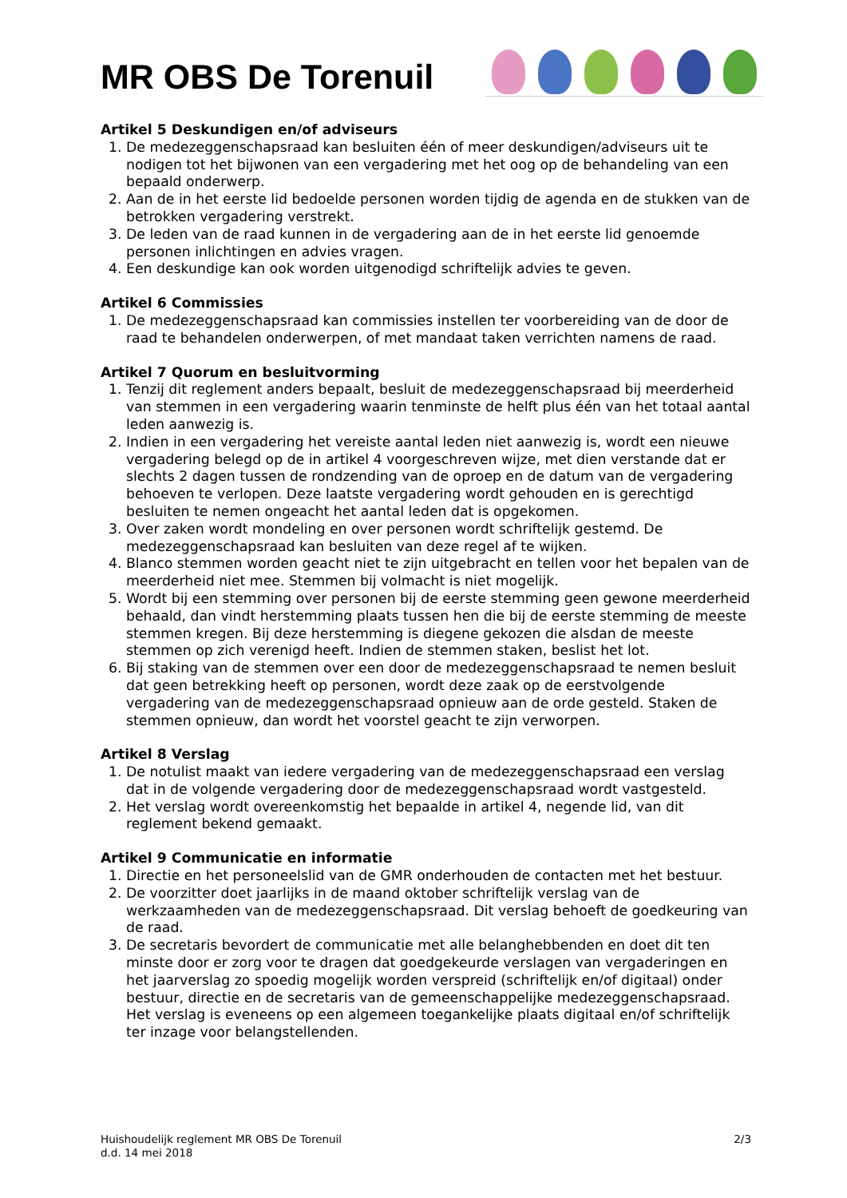MR OBS De Torenuil
Artikel 5 Deskundigen en/of adviseurs
1. De medezeggenschapsraad kan besluiten één of meer deskundigen/adviseurs uit te nodigen tot het bijwonen van een vergadering met het oog op de behandeling van een bepaald onderwerp.
2. Aan de in het eerste lid bedoelde personen worden tijdig de agenda en de stukken van de betrokken vergadering verstrekt.
3. De leden van de raad kunnen in de vergadering aan de in het eerste lid genoemde personen inlichtingen en advies vragen.
4. Een deskundige kan ook worden uitgenodigd schriftelijk advies te geven.
Artikel 6 Commissies
1. De medezeggenschapsraad kan commissies instellen ter voorbereiding van de door de raad te behandelen onderwerpen, of met mandaat taken verrichten namens de raad.
Artikel 7 Quorum en besluitvorming
1. Tenzij dit reglement anders bepaalt, besluit de medezeggenschapsraad bij meerderheid van stemmen in een vergadering waarin tenminste de helft plus één van het totaal aantal leden aanwezig is.
2. Indien in een vergadering het vereiste aantal leden niet aanwezig is, wordt een nieuwe vergadering belegd op de in artikel 4 voorgeschreven wijze, met dien verstande dat er slechts 2 dagen tussen de rondzending van de oproep en de datum van de vergadering behoeven te verlopen. Deze laatste vergadering wordt gehouden en is gerechtigd besluiten te nemen ongeacht het aantal leden dat is opgekomen.
3. Over zaken wordt mondeling en over personen wordt schriftelijk gestemd. De medezeggenschapsraad kan besluiten van deze regel af te wijken.
4. Blanco stemmen worden geacht niet te zijn uitgebracht en tellen voor het bepalen van de meerderheid niet mee. Stemmen bij volmacht is niet mogelijk.
5. Wordt bij een stemming over personen bij de eerste stemming geen gewone meerderheid behaald, dan vindt herstemming plaats tussen hen die bij de eerste stemming de meeste stemmen kregen. Bij deze herstemming is diegene gekozen die alsdan de meeste stemmen op zich verenigd heeft. Indien de stemmen staken, beslist het lot.
6. Bij staking van de stemmen over een door de medezeggenschapsraad te nemen besluit dat geen betrekking heeft op personen, wordt deze zaak op de eerstvolgende vergadering van de medezeggenschapsraad opnieuw aan de orde gesteld. Staken de stemmen opnieuw, dan wordt het voorstel geacht te zijn verworpen.
Artikel 8 Verslag
1. De notulist maakt van iedere vergadering van de medezeggenschapsraad een verslag dat in de volgende vergadering door de medezeggenschapsraad wordt vastgesteld.
2. Het verslag wordt overeenkomstig het bepaalde in artikel 4, negende lid, van dit reglement bekend gemaakt.
Artikel 9 Communicatie en informatie
1. Directie en het personeelslid van de GMR onderhouden de contacten met het bestuur.
2. De voorzitter doet jaarlijks in de maand oktober schriftelijk verslag van de werkzaamheden van de medezeggenschapsraad. Dit verslag behoeft de goedkeuring van de raad.
3. De secretaris bevordert de communicatie met alle belanghebbenden en doet dit ten minste door er zorg voor te dragen dat goedgekeurde verslagen van vergaderingen en het jaarverslag zo spoedig mogelijk worden verspreid (schriftelijk en/of digitaal) onder bestuur, directie en de secretaris van de gemeenschappelijke medezeggenschapsraad. Het verslag is eveneens op een algemeen toegankelijke plaats digitaal en/of schriftelijk ter inzage voor belangstellenden.
Huishoudelijk reglement MR OBS De Torenuil
d.d. 14 mei 2018
2/3